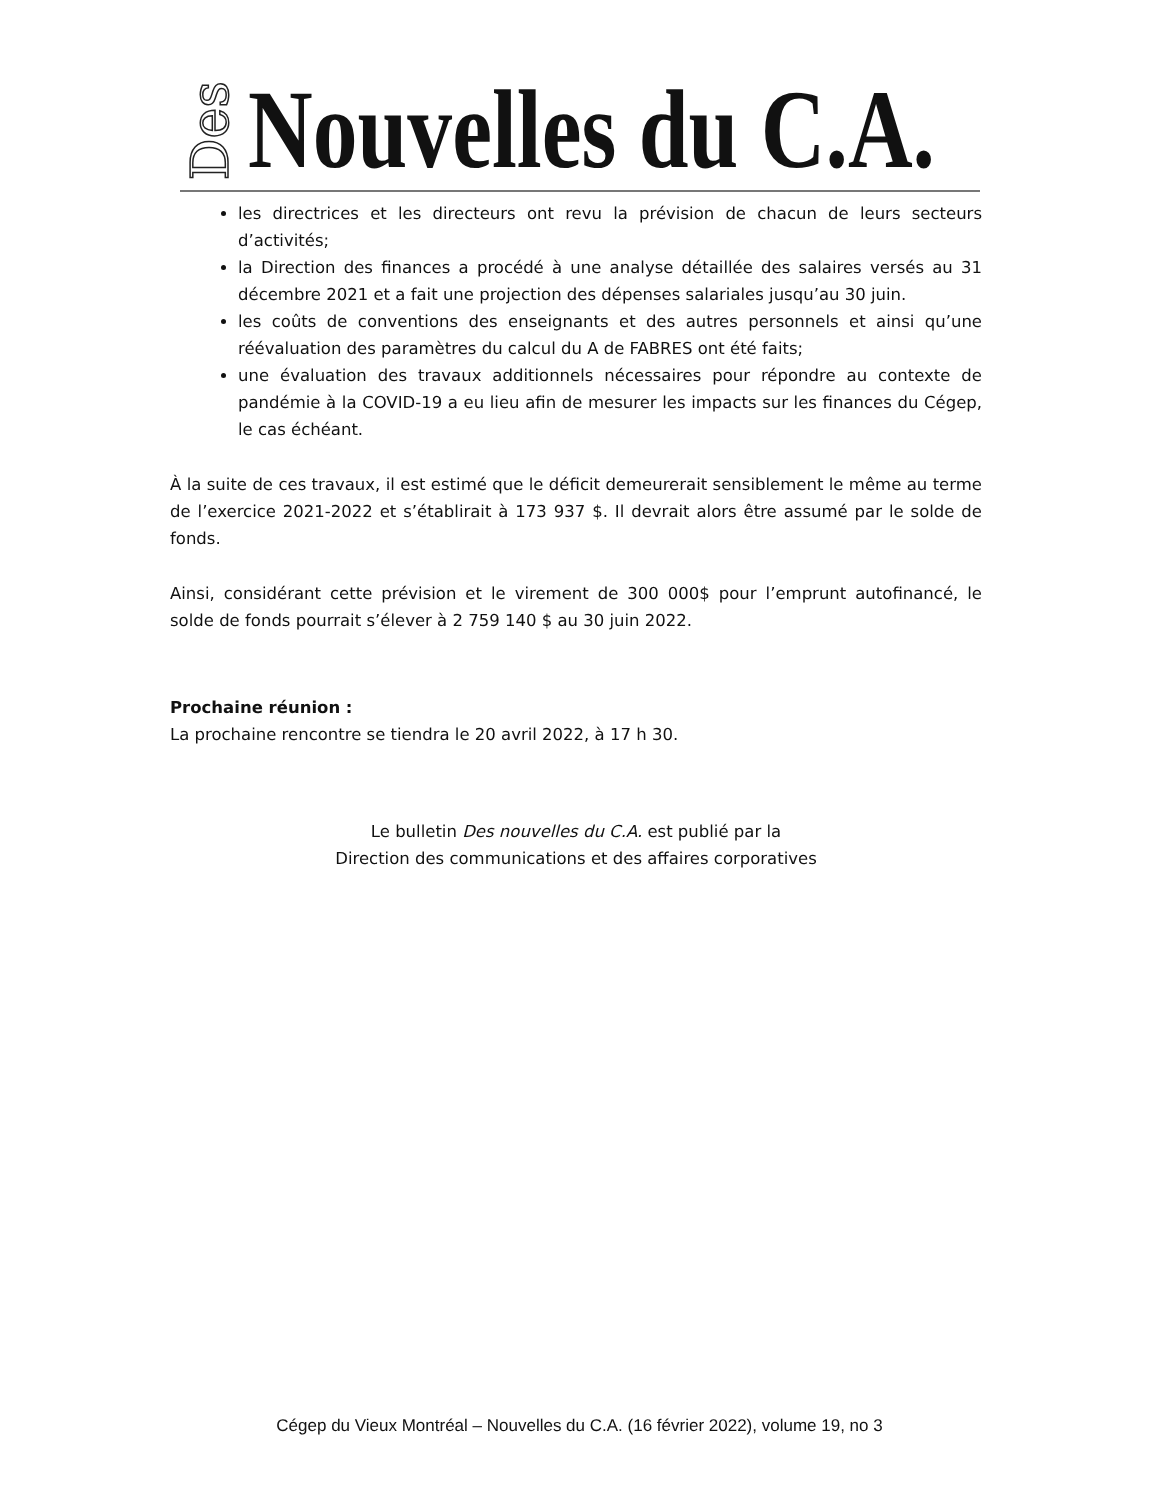Des
Nouvelles du C.A.
les directrices et les directeurs ont revu la prévision de chacun de leurs secteurs d’activités;
la Direction des finances a procédé à une analyse détaillée des salaires versés au 31 décembre 2021 et a fait une projection des dépenses salariales jusqu’au 30 juin.
les coûts de conventions des enseignants et des autres personnels et ainsi qu’une réévaluation des paramètres du calcul du A de FABRES ont été faits;
une évaluation des travaux additionnels nécessaires pour répondre au contexte de pandémie à la COVID-19 a eu lieu afin de mesurer les impacts sur les finances du Cégep, le cas échéant.
À la suite de ces travaux, il est estimé que le déficit demeurerait sensiblement le même au terme de l’exercice 2021-2022 et s’établirait à 173 937 $. Il devrait alors être assumé par le solde de fonds.
Ainsi, considérant cette prévision et le virement de 300 000$ pour l’emprunt autofinancé, le solde de fonds pourrait s’élever à 2 759 140 $ au 30 juin 2022.
Prochaine réunion :
La prochaine rencontre se tiendra le 20 avril 2022, à 17 h 30.
Le bulletin Des nouvelles du C.A. est publié par la
Direction des communications et des affaires corporatives
Cégep du Vieux Montréal – Nouvelles du C.A. (16 février 2022), volume 19, no 3